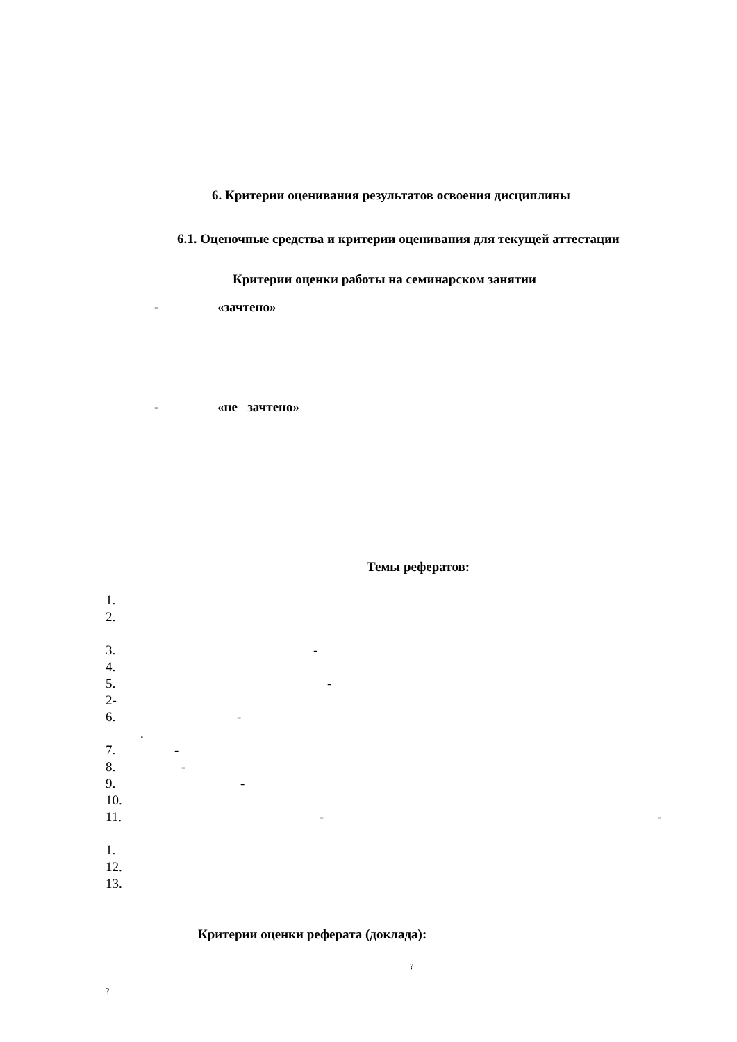6. Критерии оценивания результатов освоения дисциплины
6.1. Оценочные средства и критерии оценивания для текущей аттестации
Критерии оценки работы на семинарском занятии
- «зачтено»
- «не зачтено»
Темы рефератов:
1.
2.
3. -
4.
5. -
2-
6. -
.
7. -
8. -
9. -
10.
11. - -
1.
12.
13.
Критерии оценки реферата (доклада):
?
?